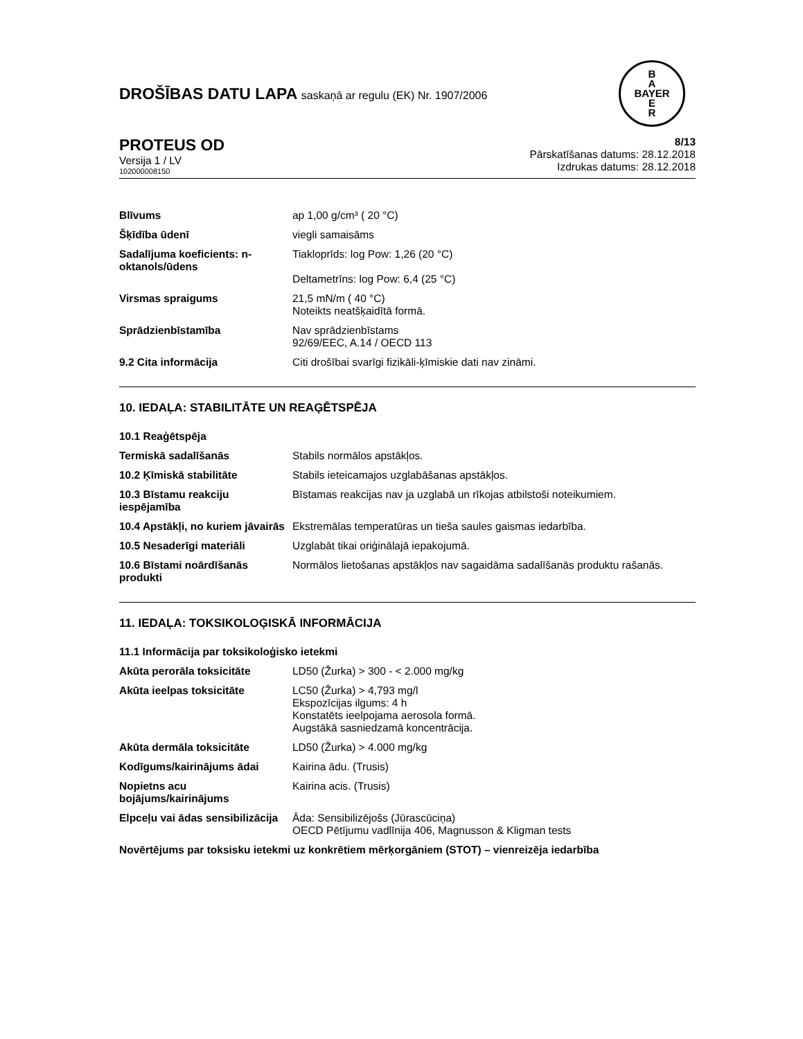DROŠĪBAS DATU LAPA saskaņā ar regulu (EK) Nr. 1907/2006
B
A
BAYER
E
R
PROTEUS OD
Versija 1 / LV
102000008150
8/13
Pārskatīšanas datums: 28.12.2018
Izdrukas datums: 28.12.2018
| Blīvums | ap 1,00 g/cm³ ( 20 °C) |
| Šķīdība ūdenī | viegli samaisāms |
| Sadalījuma koeficients: n-oktanols/ūdens | Tiakloprīds: log Pow: 1,26 (20 °C) Deltametrīns: log Pow: 6,4 (25 °C) |
| Virsmas spraigums | 21,5 mN/m ( 40 °C) Noteikts neatšķaidītā formā. |
| Sprādzienbīstamība | Nav sprādzienbīstams 92/69/EEC, A.14 / OECD 113 |
| 9.2 Cita informācija | Citi drošībai svarīgi fizikāli-ķīmiskie dati nav zināmi. |
10. IEDAĻA: STABILITĀTE UN REAĢĒTSPĒJA
10.1 Reaģētspēja
| Termiskā sadalīšanās | Stabils normālos apstākļos. |
| 10.2 Ķīmiskā stabilitāte | Stabils ieteicamajos uzglabāšanas apstākļos. |
| 10.3 Bīstamu reakciju iespējamība | Bīstamas reakcijas nav ja uzglabā un rīkojas atbilstoši noteikumiem. |
| 10.4 Apstākļi, no kuriem jāvairās | Ekstremālas temperatūras un tieša saules gaismas iedarbība. |
| 10.5 Nesaderīgi materiāli | Uzglabāt tikai oriģinālajā iepakojumā. |
| 10.6 Bīstami noārdīšanās produkti | Normālos lietošanas apstākļos nav sagaidāma sadalīšanās produktu rašanās. |
11. IEDAĻA: TOKSIKOLOĢISKĀ INFORMĀCIJA
11.1 Informācija par toksikoloģisko ietekmi
| Akūta perorāla toksicitāte | LD50 (Žurka) > 300 - < 2.000 mg/kg |
| Akūta ieelpas toksicitāte | LC50 (Žurka) > 4,793 mg/l Ekspozīcijas ilgums: 4 h Konstatēts ieelpojama aerosola formā. Augstākā sasniedzamā koncentrācija. |
| Akūta dermāla toksicitāte | LD50 (Žurka) > 4.000 mg/kg |
| Kodīgums/kairinājums ādai | Kairina ādu. (Trusis) |
| Nopietns acu bojājums/kairinājums | Kairina acis. (Trusis) |
| Elpceļu vai ādas sensibilizācija | Āda: Sensibilizējošs (Jūrascūciņa) OECD Pētījumu vadlīnija 406, Magnusson & Kligman tests |
Novērtējums par toksisku ietekmi uz konkrētiem mērķorgāniem (STOT) – vienreizēja iedarbība